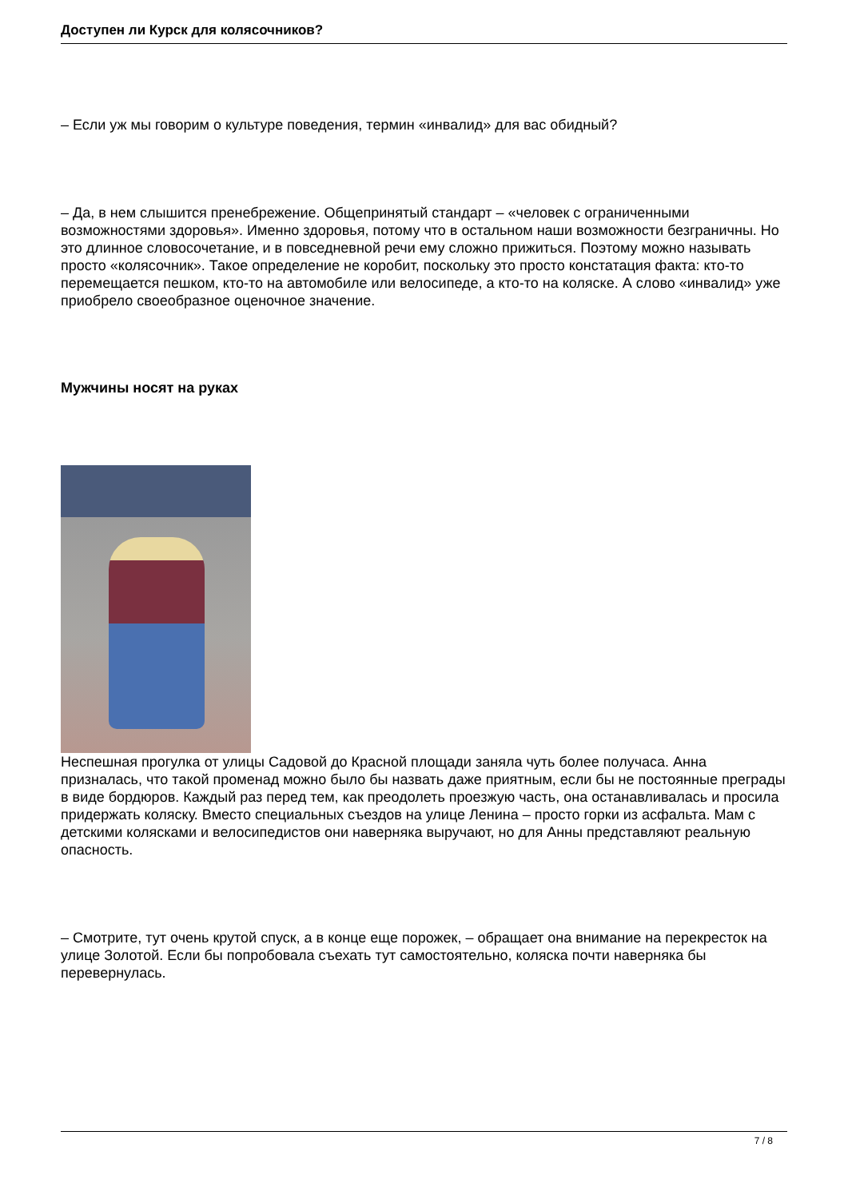Доступен ли Курск для колясочников?
– Если уж мы говорим о культуре поведения, термин «инвалид» для вас обидный?
– Да, в нем слышится пренебрежение. Общепринятый стандарт – «человек с ограниченными возможностями здоровья». Именно здоровья, потому что в остальном наши возможности безграничны. Но это длинное словосочетание, и в повседневной речи ему сложно прижиться. Поэтому можно называть просто «колясочник». Такое определение не коробит, поскольку это просто констатация факта: кто-то перемещается пешком, кто-то на автомобиле или велосипеде, а кто-то на коляске. А слово «инвалид» уже приобрело своеобразное оценочное значение.
Мужчины носят на руках
Неспешная прогулка от улицы Садовой до Красной площади заняла чуть более получаса. Анна призналась, что такой променад можно было бы назвать даже приятным, если бы не постоянные преграды в виде бордюров. Каждый раз перед тем, как преодолеть проезжую часть, она останавливалась и просила придержать коляску. Вместо специальных съездов на улице Ленина – просто горки из асфальта. Мам с детскими колясками и велосипедистов они наверняка выручают, но для Анны представляют реальную опасность.
– Смотрите, тут очень крутой спуск, а в конце еще порожек, – обращает она внимание на перекресток на улице Золотой. Если бы попробовала съехать тут самостоятельно, коляска почти наверняка бы перевернулась.
7 / 8